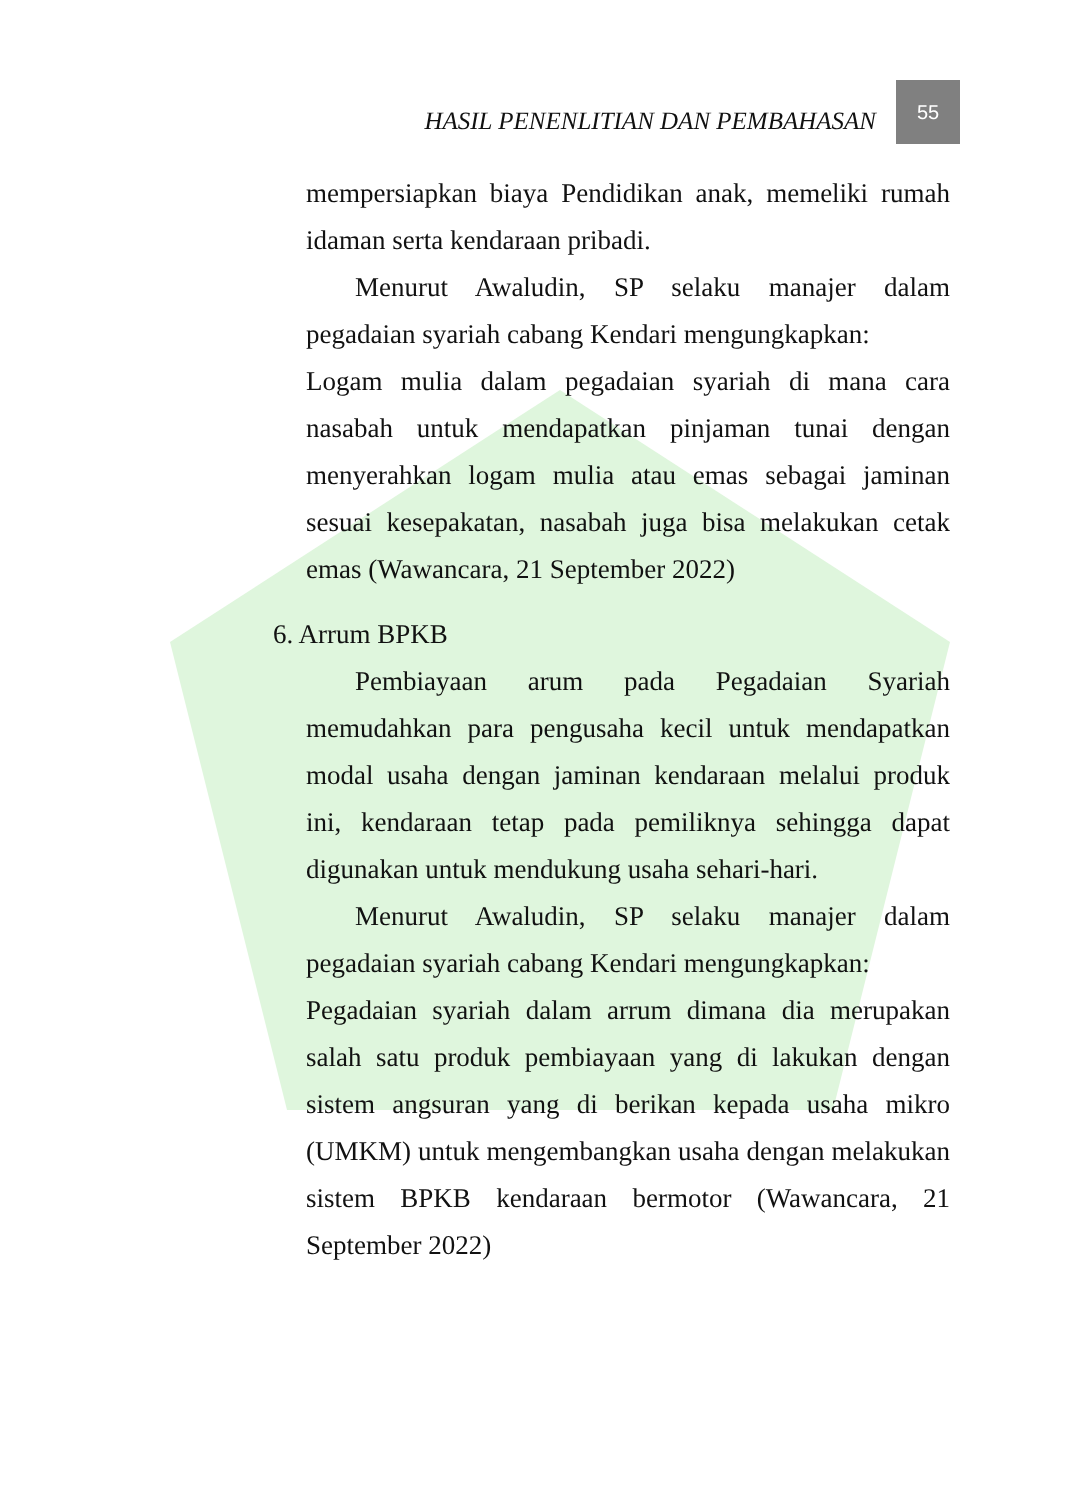HASIL PENENLITIAN DAN PEMBAHASAN 55
mempersiapkan biaya Pendidikan anak, memeliki rumah idaman serta kendaraan pribadi.
Menurut Awaludin, SP selaku manajer dalam pegadaian syariah cabang Kendari mengungkapkan:
Logam mulia dalam pegadaian syariah di mana cara nasabah untuk mendapatkan pinjaman tunai dengan menyerahkan logam mulia atau emas sebagai jaminan sesuai kesepakatan, nasabah juga bisa melakukan cetak emas (Wawancara, 21 September 2022)
6. Arrum BPKB
Pembiayaan arum pada Pegadaian Syariah memudahkan para pengusaha kecil untuk mendapatkan modal usaha dengan jaminan kendaraan melalui produk ini, kendaraan tetap pada pemiliknya sehingga dapat digunakan untuk mendukung usaha sehari-hari.
Menurut Awaludin, SP selaku manajer dalam pegadaian syariah cabang Kendari mengungkapkan:
Pegadaian syariah dalam arrum dimana dia merupakan salah satu produk pembiayaan yang di lakukan dengan sistem angsuran yang di berikan kepada usaha mikro (UMKM) untuk mengembangkan usaha dengan melakukan sistem BPKB kendaraan bermotor (Wawancara, 21 September 2022)